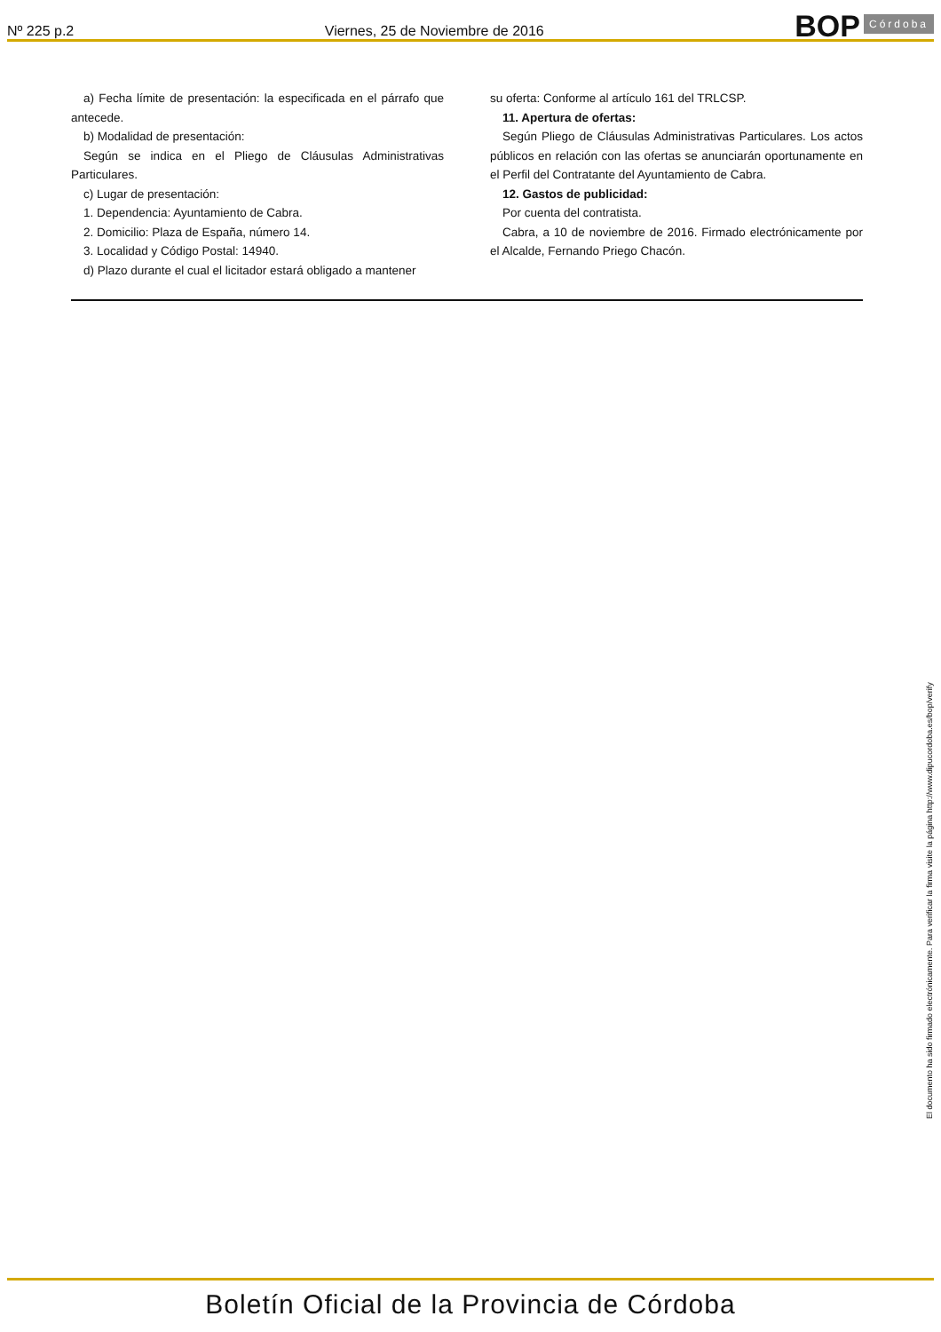Nº 225 p.2 Viernes, 25 de Noviembre de 2016 BOP Córdoba
a) Fecha límite de presentación: la especificada en el párrafo que antecede.
b) Modalidad de presentación:
Según se indica en el Pliego de Cláusulas Administrativas Particulares.
c) Lugar de presentación:
1. Dependencia: Ayuntamiento de Cabra.
2. Domicilio: Plaza de España, número 14.
3. Localidad y Código Postal: 14940.
d) Plazo durante el cual el licitador estará obligado a mantener
su oferta: Conforme al artículo 161 del TRLCSP.
11. Apertura de ofertas:
Según Pliego de Cláusulas Administrativas Particulares. Los actos públicos en relación con las ofertas se anunciarán oportunamente en el Perfil del Contratante del Ayuntamiento de Cabra.
12. Gastos de publicidad:
Por cuenta del contratista.
Cabra, a 10 de noviembre de 2016. Firmado electrónicamente por el Alcalde, Fernando Priego Chacón.
El documento ha sido firmado electrónicamente. Para verificar la firma visite la página http://www.dipucordoba.es/bop/verify
Boletín Oficial de la Provincia de Córdoba